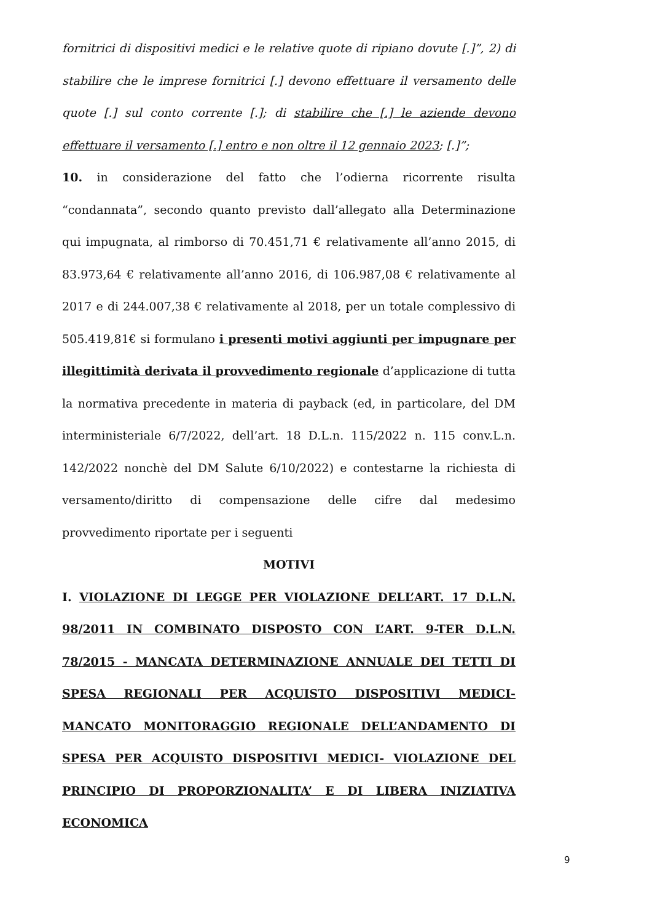fornitrici di dispositivi medici e le relative quote di ripiano dovute [.]”, 2) di stabilire che le imprese fornitrici [.] devono effettuare il versamento delle quote [.] sul conto corrente [.]; di stabilire che [.] le aziende devono effettuare il versamento [.] entro e non oltre il 12 gennaio 2023; [.]”;
10. in considerazione del fatto che l’odierna ricorrente risulta “condannata”, secondo quanto previsto dall’allegato alla Determinazione qui impugnata, al rimborso di 70.451,71 € relativamente all’anno 2015, di 83.973,64 € relativamente all’anno 2016, di 106.987,08 € relativamente al 2017 e di 244.007,38 € relativamente al 2018, per un totale complessivo di 505.419,81€ si formulano i presenti motivi aggiunti per impugnare per illegittimità derivata il provvedimento regionale d’applicazione di tutta la normativa precedente in materia di payback (ed, in particolare, del DM interministeriale 6/7/2022, dell’art. 18 D.L.n. 115/2022 n. 115 conv.L.n. 142/2022 nonchè del DM Salute 6/10/2022) e contestarne la richiesta di versamento/diritto di compensazione delle cifre dal medesimo provvedimento riportate per i seguenti
MOTIVI
I. VIOLAZIONE DI LEGGE PER VIOLAZIONE DELL’ART. 17 D.L.N. 98/2011 IN COMBINATO DISPOSTO CON L’ART. 9-TER D.L.N. 78/2015 - MANCATA DETERMINAZIONE ANNUALE DEI TETTI DI SPESA REGIONALI PER ACQUISTO DISPOSITIVI MEDICI- MANCATO MONITORAGGIO REGIONALE DELL’ANDAMENTO DI SPESA PER ACQUISTO DISPOSITIVI MEDICI- VIOLAZIONE DEL PRINCIPIO DI PROPORZIONALITA’ E DI LIBERA INIZIATIVA ECONOMICA
9